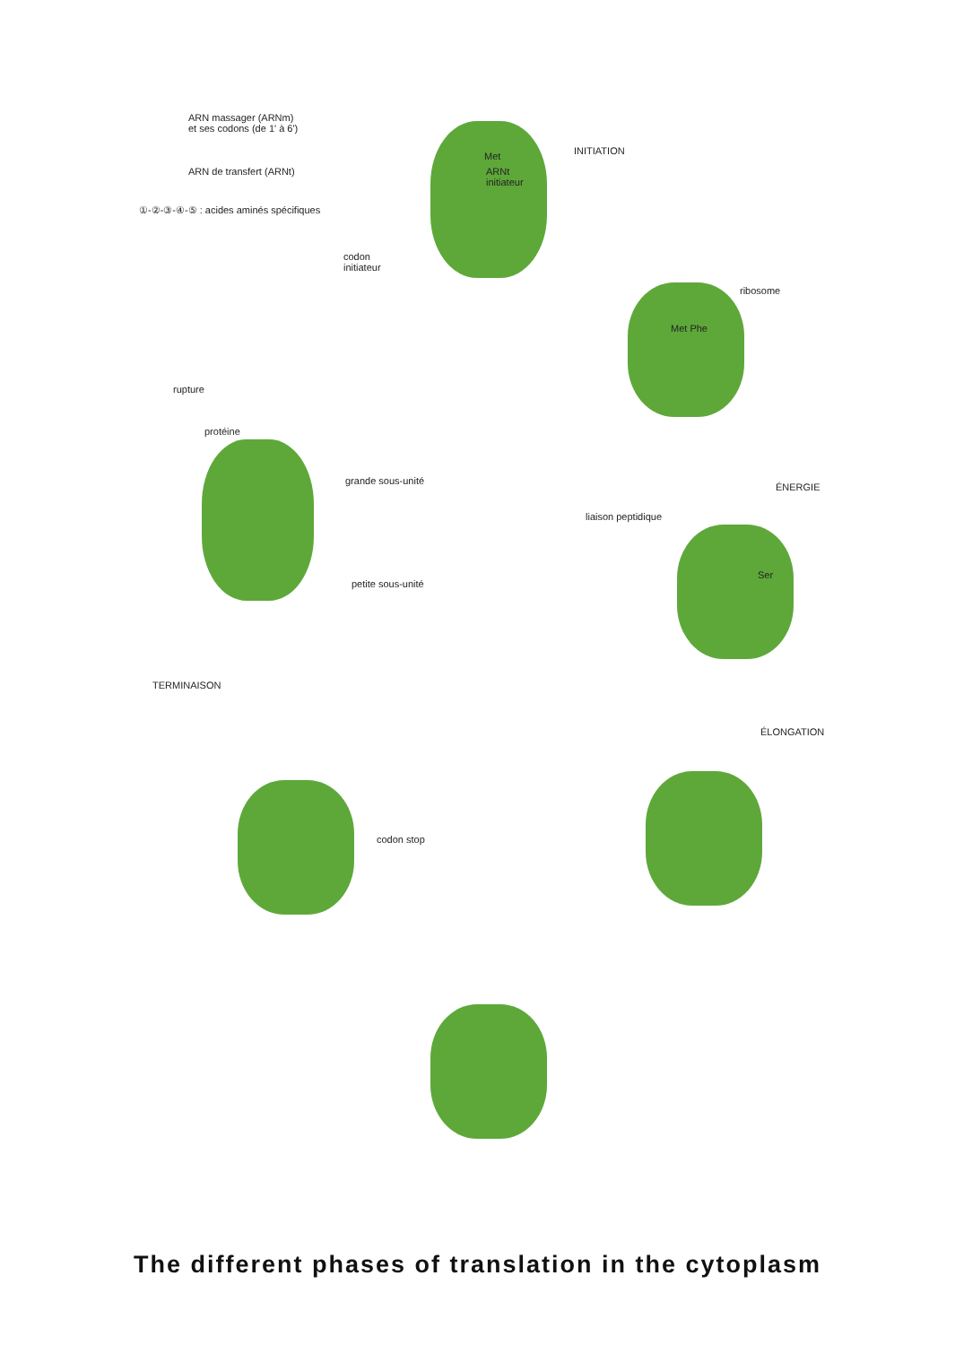ARN massager (ARNm)
et ses codons (de 1' à 6')
ARN de transfert (ARNt)
①-②-③-④-⑤ : acides aminés spécifiques
Met
ARNt
initiateur
INITIATION
codon
initiateur
ribosome
Met Phe
rupture
protéine
grande sous-unité
ÉNERGIE
liaison peptidique
Ser
petite sous-unité
TERMINAISON
ÉLONGATION
codon stop
The different phases of translation in the cytoplasm